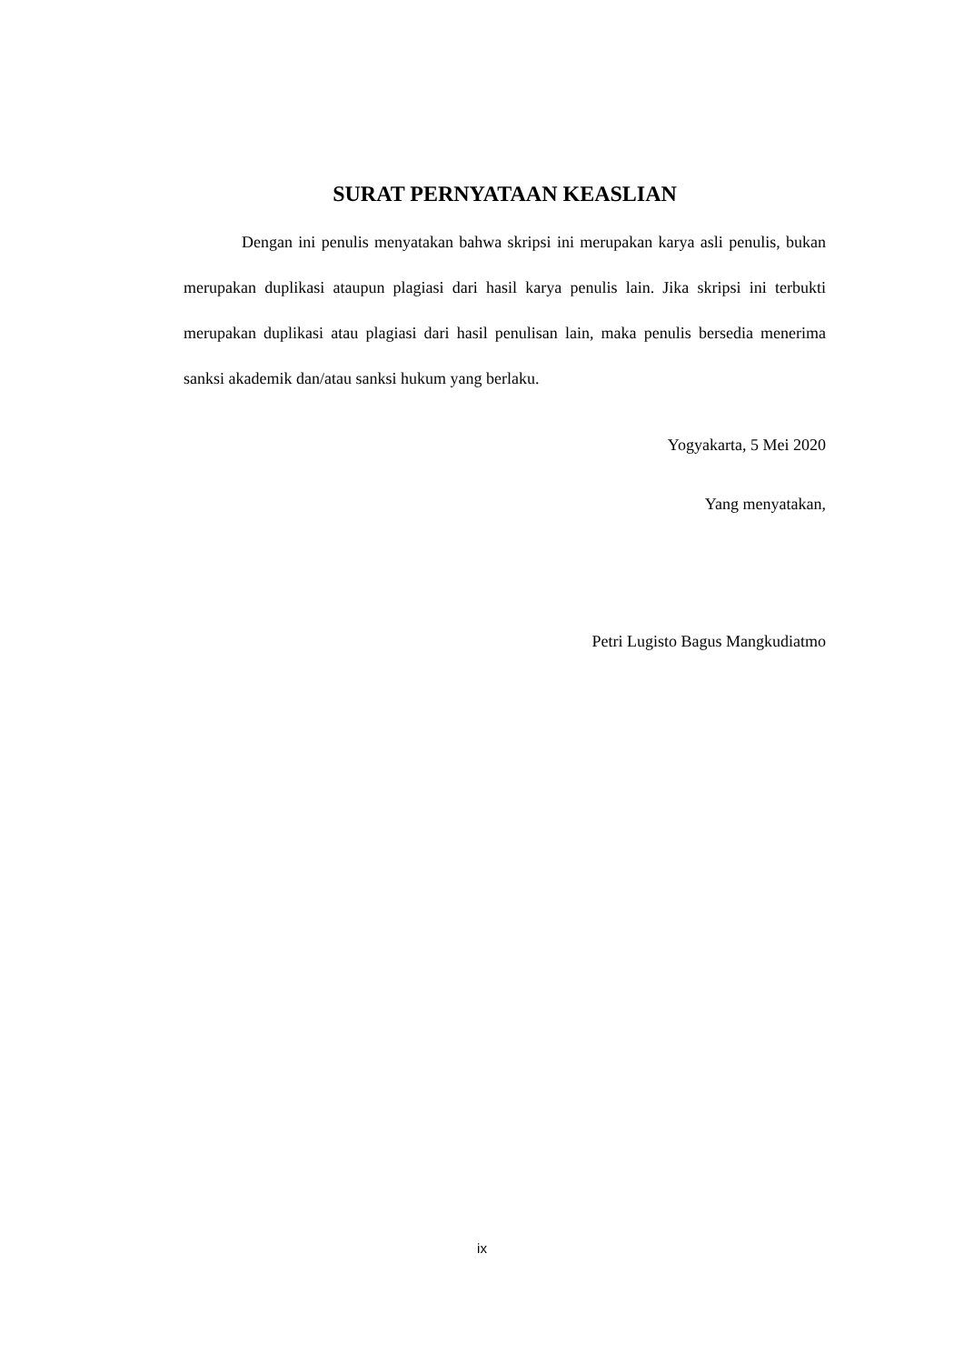SURAT PERNYATAAN KEASLIAN
Dengan ini penulis menyatakan bahwa skripsi ini merupakan karya asli penulis, bukan merupakan duplikasi ataupun plagiasi dari hasil karya penulis lain. Jika skripsi ini terbukti merupakan duplikasi atau plagiasi dari hasil penulisan lain, maka penulis bersedia menerima sanksi akademik dan/atau sanksi hukum yang berlaku.
Yogyakarta, 5 Mei 2020
Yang menyatakan,
Petri Lugisto Bagus Mangkudiatmo
ix